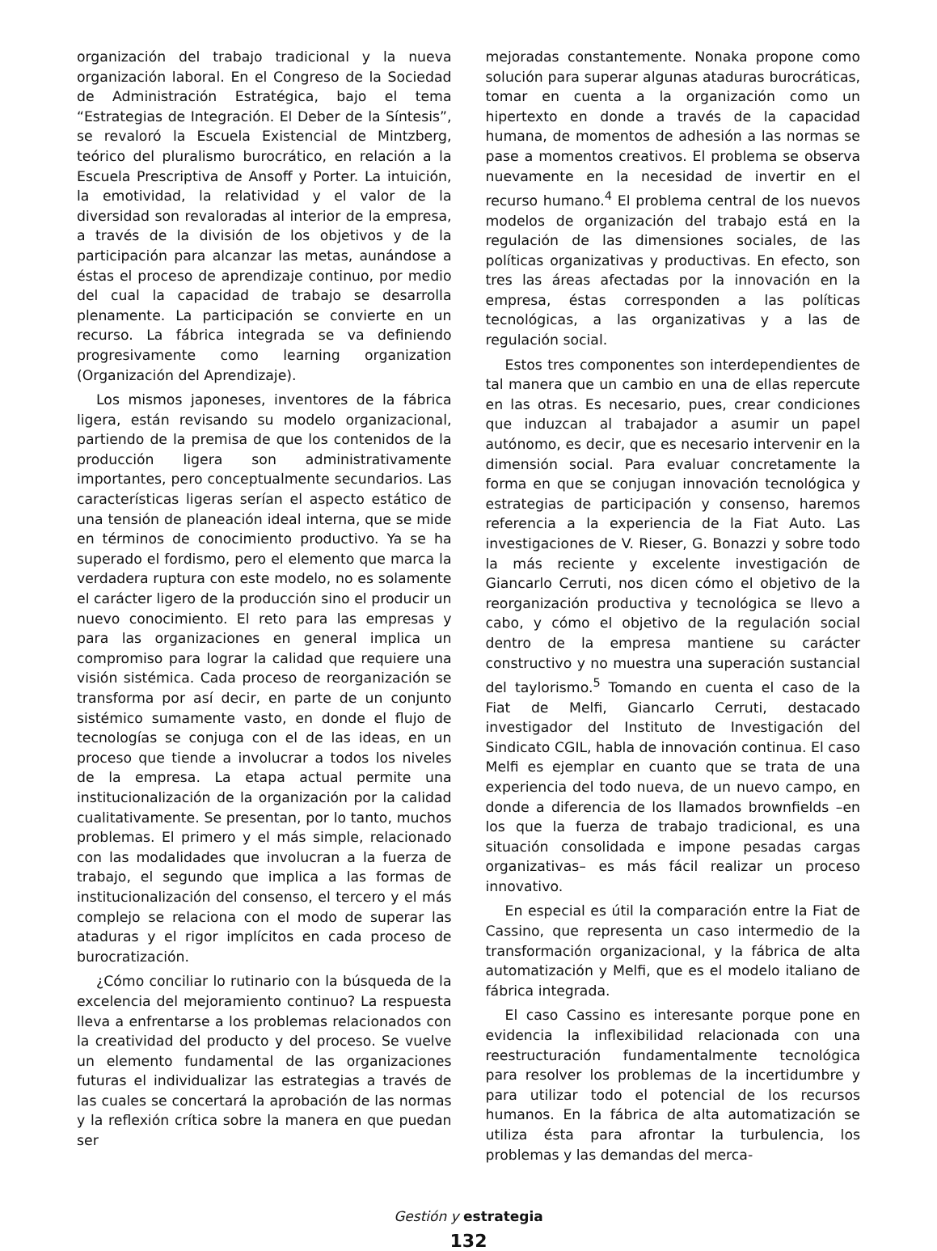organización del trabajo tradicional y la nueva organización laboral. En el Congreso de la Sociedad de Administración Estratégica, bajo el tema “Estrategias de Integración. El Deber de la Síntesis”, se revaloró la Escuela Existencial de Mintzberg, teórico del pluralismo burocrático, en relación a la Escuela Prescriptiva de Ansoff y Porter. La intuición, la emotividad, la relatividad y el valor de la diversidad son revaloradas al interior de la empresa, a través de la división de los objetivos y de la participación para alcanzar las metas, aunándose a éstas el proceso de aprendizaje continuo, por medio del cual la capacidad de trabajo se desarrolla plenamente. La participación se convierte en un recurso. La fábrica integrada se va definiendo progresivamente como learning organization (Organización del Aprendizaje).
Los mismos japoneses, inventores de la fábrica ligera, están revisando su modelo organizacional, partiendo de la premisa de que los contenidos de la producción ligera son administrativamente importantes, pero conceptualmente secundarios. Las características ligeras serían el aspecto estático de una tensión de planeación ideal interna, que se mide en términos de conocimiento productivo. Ya se ha superado el fordismo, pero el elemento que marca la verdadera ruptura con este modelo, no es solamente el carácter ligero de la producción sino el producir un nuevo conocimiento. El reto para las empresas y para las organizaciones en general implica un compromiso para lograr la calidad que requiere una visión sistémica. Cada proceso de reorganización se transforma por así decir, en parte de un conjunto sistémico sumamente vasto, en donde el flujo de tecnologías se conjuga con el de las ideas, en un proceso que tiende a involucrar a todos los niveles de la empresa. La etapa actual permite una institucionalización de la organización por la calidad cualitativamente. Se presentan, por lo tanto, muchos problemas. El primero y el más simple, relacionado con las modalidades que involucran a la fuerza de trabajo, el segundo que implica a las formas de institucionalización del consenso, el tercero y el más complejo se relaciona con el modo de superar las ataduras y el rigor implícitos en cada proceso de burocratización.
¿Cómo conciliar lo rutinario con la búsqueda de la excelencia del mejoramiento continuo? La respuesta lleva a enfrentarse a los problemas relacionados con la creatividad del producto y del proceso. Se vuelve un elemento fundamental de las organizaciones futuras el individualizar las estrategias a través de las cuales se concertará la aprobación de las normas y la reflexión crítica sobre la manera en que puedan ser
mejoradas constantemente. Nonaka propone como solución para superar algunas ataduras burocráticas, tomar en cuenta a la organización como un hipertexto en donde a través de la capacidad humana, de momentos de adhesión a las normas se pase a momentos creativos. El problema se observa nuevamente en la necesidad de invertir en el recurso humano.<sup>4</sup> El problema central de los nuevos modelos de organización del trabajo está en la regulación de las dimensiones sociales, de las políticas organizativas y productivas. En efecto, son tres las áreas afectadas por la innovación en la empresa, éstas corresponden a las políticas tecnológicas, a las organizativas y a las de regulación social.
Estos tres componentes son interdependientes de tal manera que un cambio en una de ellas repercute en las otras. Es necesario, pues, crear condiciones que induzcan al trabajador a asumir un papel autónomo, es decir, que es necesario intervenir en la dimensión social. Para evaluar concretamente la forma en que se conjugan innovación tecnológica y estrategias de participación y consenso, haremos referencia a la experiencia de la Fiat Auto. Las investigaciones de V. Rieser, G. Bonazzi y sobre todo la más reciente y excelente investigación de Giancarlo Cerruti, nos dicen cómo el objetivo de la reorganización productiva y tecnológica se llevo a cabo, y cómo el objetivo de la regulación social dentro de la empresa mantiene su carácter constructivo y no muestra una superación sustancial del taylorismo.<sup>5</sup> Tomando en cuenta el caso de la Fiat de Melfi, Giancarlo Cerruti, destacado investigador del Instituto de Investigación del Sindicato CGIL, habla de innovación continua. El caso Melfi es ejemplar en cuanto que se trata de una experiencia del todo nueva, de un nuevo campo, en donde a diferencia de los llamados brownfields –en los que la fuerza de trabajo tradicional, es una situación consolidada e impone pesadas cargas organizativas– es más fácil realizar un proceso innovativo.
En especial es útil la comparación entre la Fiat de Cassino, que representa un caso intermedio de la transformación organizacional, y la fábrica de alta automatización y Melfi, que es el modelo italiano de fábrica integrada.
El caso Cassino es interesante porque pone en evidencia la inflexibilidad relacionada con una reestructuración fundamentalmente tecnológica para resolver los problemas de la incertidumbre y para utilizar todo el potencial de los recursos humanos. En la fábrica de alta automatización se utiliza ésta para afrontar la turbulencia, los problemas y las demandas del merca-
Gestión y estrategia
132